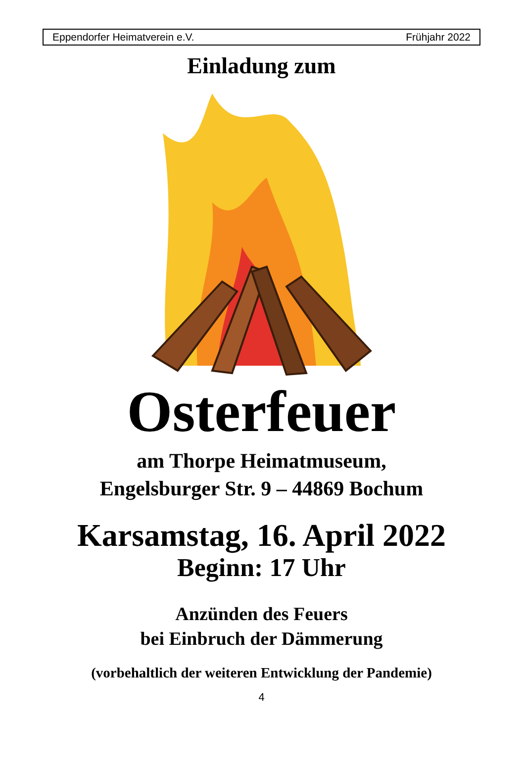Eppendorfer Heimatverein e.V. Frühjahr 2022
Einladung zum
Osterfeuer
am Thorpe Heimatmuseum,
Engelsburger Str. 9 – 44869 Bochum
Karsamstag, 16. April 2022
Beginn: 17 Uhr
Anzünden des Feuers
bei Einbruch der Dämmerung
(vorbehaltlich der weiteren Entwicklung der Pandemie)
4